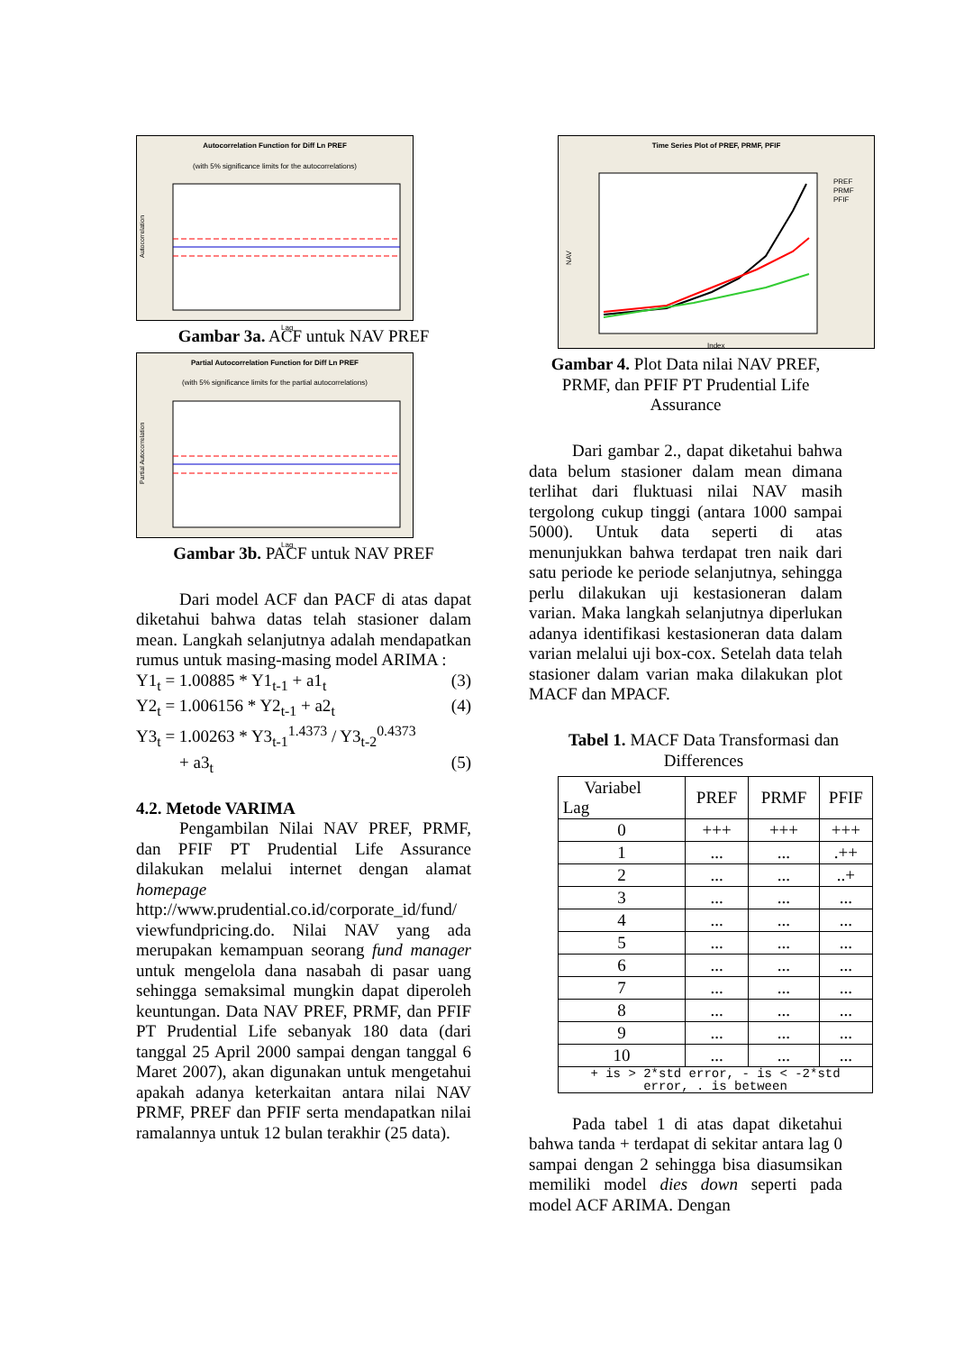Autocorrelation Function for Diff Ln PREF
(with 5% significance limits for the autocorrelations)
Autocorrelation
Lag
Gambar 3a. ACF untuk NAV PREF
Partial Autocorrelation Function for Diff Ln PREF
(with 5% significance limits for the partial autocorrelations)
Partial Autocorrelation
Lag
Gambar 3b. PACF untuk NAV PREF
Dari model ACF dan PACF di atas dapat diketahui bahwa datas telah stasioner dalam mean. Langkah selanjutnya adalah mendapatkan rumus untuk masing-masing model ARIMA :
Y1<sub>t</sub> = 1.00885 * Y1<sub>t-1</sub> + a1<sub>t</sub> (3)
Y2<sub>t</sub> = 1.006156 * Y2<sub>t-1</sub> + a2<sub>t</sub> (4)
Y3<sub>t</sub> = 1.00263 * Y3<sub>t-1</sub><sup>1.4373</sup> / Y3<sub>t-2</sub><sup>0.4373</sup>
+ a3<sub>t</sub> (5)
4.2. Metode VARIMA
Pengambilan Nilai NAV PREF, PRMF, dan PFIF PT Prudential Life Assurance dilakukan melalui internet dengan alamat homepage http://www.prudential.co.id/corporate_id/fund/ viewfundpricing.do. Nilai NAV yang ada merupakan kemampuan seorang fund manager untuk mengelola dana nasabah di pasar uang sehingga semaksimal mungkin dapat diperoleh keuntungan. Data NAV PREF, PRMF, dan PFIF PT Prudential Life sebanyak 180 data (dari tanggal 25 April 2000 sampai dengan tanggal 6 Maret 2007), akan digunakan untuk mengetahui apakah adanya keterkaitan antara nilai NAV PRMF, PREF dan PFIF serta mendapatkan nilai ramalannya untuk 12 bulan terakhir (25 data).
Time Series Plot of PREF, PRMF, PFIF
NAV
Index
PREF
PRMF
PFIF
Gambar 4. Plot Data nilai NAV PREF, PRMF, dan PFIF PT Prudential Life Assurance
Dari gambar 2., dapat diketahui bahwa data belum stasioner dalam mean dimana terlihat dari fluktuasi nilai NAV masih tergolong cukup tinggi (antara 1000 sampai 5000). Untuk data seperti di atas menunjukkan bahwa terdapat tren naik dari satu periode ke periode selanjutnya, sehingga perlu dilakukan uji kestasioneran dalam varian. Maka langkah selanjutnya diperlukan adanya identifikasi kestasioneran data dalam varian melalui uji box-cox. Setelah data telah stasioner dalam varian maka dilakukan plot MACF dan MPACF.
Tabel 1. MACF Data Transformasi dan Differences
| Variabel Lag | PREF | PRMF | PFIF |
| --- | --- | --- | --- |
| 0 | +++ | +++ | +++ |
| 1 | ... | ... | .++ |
| 2 | ... | ... | ..+ |
| 3 | ... | ... | ... |
| 4 | ... | ... | ... |
| 5 | ... | ... | ... |
| 6 | ... | ... | ... |
| 7 | ... | ... | ... |
| 8 | ... | ... | ... |
| 9 | ... | ... | ... |
| 10 | ... | ... | ... |
| + is > 2*std error, - is < -2*std error, . is between | | | |
Pada tabel 1 di atas dapat diketahui bahwa tanda + terdapat di sekitar antara lag 0 sampai dengan 2 sehingga bisa diasumsikan memiliki model dies down seperti pada model ACF ARIMA. Dengan